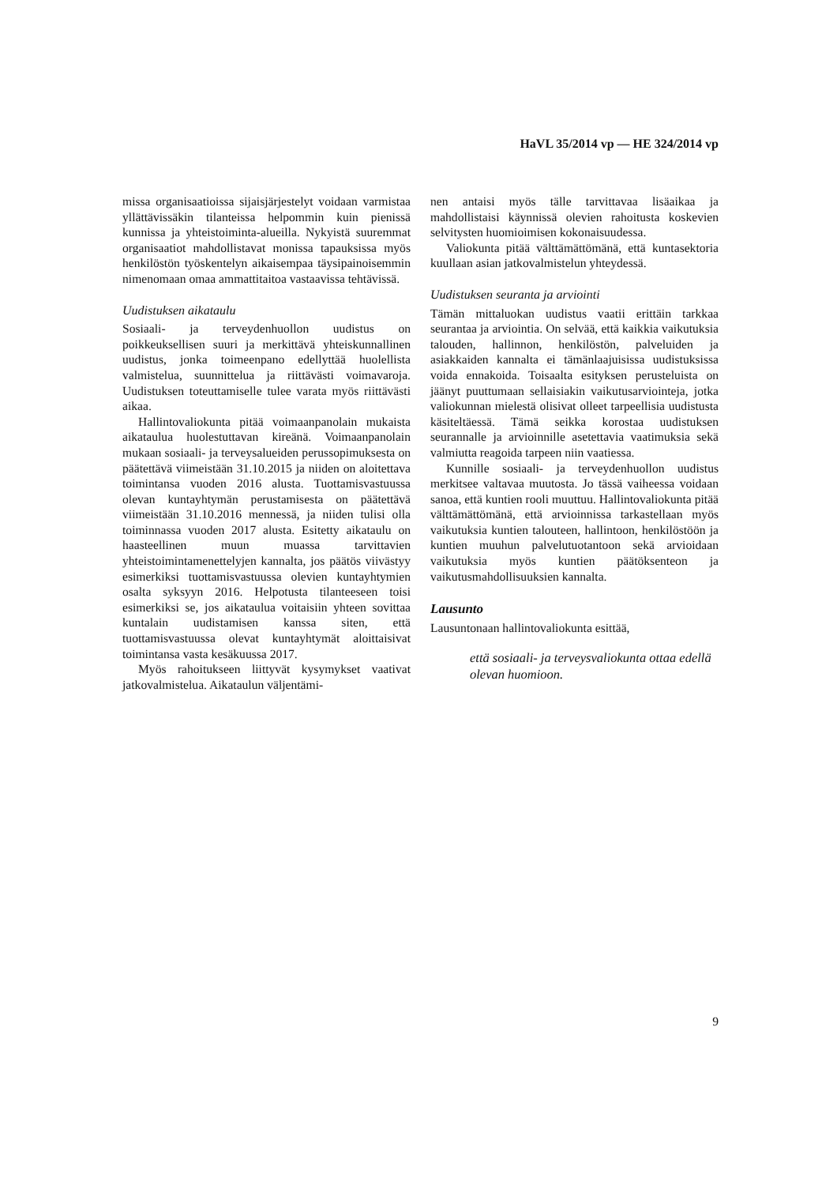HaVL 35/2014 vp — HE 324/2014 vp
missa organisaatioissa sijaisjärjestelyt voidaan varmistaa yllättävissäkin tilanteissa helpommin kuin pienissä kunnissa ja yhteistoiminta-alueilla. Nykyistä suuremmat organisaatiot mahdollistavat monissa tapauksissa myös henkilöstön työskentelyn aikaisempaa täysipainoisemmin nimenomaan omaa ammattitaitoa vastaavissa tehtävissä.
Uudistuksen aikataulu
Sosiaali- ja terveydenhuollon uudistus on poikkeuksellisen suuri ja merkittävä yhteiskunnallinen uudistus, jonka toimeenpano edellyttää huolellista valmistelua, suunnittelua ja riittävästi voimavaroja. Uudistuksen toteuttamiselle tulee varata myös riittävästi aikaa.
Hallintovaliokunta pitää voimaanpanolain mukaista aikataulua huolestuttavan kireänä. Voimaanpanolain mukaan sosiaali- ja terveysalueiden perussopimuksesta on päätettävä viimeistään 31.10.2015 ja niiden on aloitettava toimintansa vuoden 2016 alusta. Tuottamisvastuussa olevan kuntayhtymän perustamisesta on päätettävä viimeistään 31.10.2016 mennessä, ja niiden tulisi olla toiminnassa vuoden 2017 alusta. Esitetty aikataulu on haasteellinen muun muassa tarvittavien yhteistoimintamenettelyjen kannalta, jos päätös viivästyy esimerkiksi tuottamisvastuussa olevien kuntayhtymien osalta syksyyn 2016. Helpotusta tilanteeseen toisi esimerkiksi se, jos aikataulua voitaisiin yhteen sovittaa kuntalain uudistamisen kanssa siten, että tuottamisvastuussa olevat kuntayhtymät aloittaisivat toimintansa vasta kesäkuussa 2017.
Myös rahoitukseen liittyvät kysymykset vaativat jatkovalmistelua. Aikataulun väljentämi-
nen antaisi myös tälle tarvittavaa lisäaikaa ja mahdollistaisi käynnissä olevien rahoitusta koskevien selvitysten huomioimisen kokonaisuudessa.
Valiokunta pitää välttämättömänä, että kuntasektoria kuullaan asian jatkovalmistelun yhteydessä.
Uudistuksen seuranta ja arviointi
Tämän mittaluokan uudistus vaatii erittäin tarkkaa seurantaa ja arviointia. On selvää, että kaikkia vaikutuksia talouden, hallinnon, henkilöstön, palveluiden ja asiakkaiden kannalta ei tämänlaajuisissa uudistuksissa voida ennakoida. Toisaalta esityksen perusteluista on jäänyt puuttumaan sellaisiakin vaikutusarviointeja, jotka valiokunnan mielestä olisivat olleet tarpeellisia uudistusta käsiteltäessä. Tämä seikka korostaa uudistuksen seurannalle ja arvioinnille asetettavia vaatimuksia sekä valmiutta reagoida tarpeen niin vaatiessa.
Kunnille sosiaali- ja terveydenhuollon uudistus merkitsee valtavaa muutosta. Jo tässä vaiheessa voidaan sanoa, että kuntien rooli muuttuu. Hallintovaliokunta pitää välttämättömänä, että arvioinnissa tarkastellaan myös vaikutuksia kuntien talouteen, hallintoon, henkilöstöön ja kuntien muuhun palvelutuotantoon sekä arvioidaan vaikutuksia myös kuntien päätöksenteon ja vaikutusmahdollisuuksien kannalta.
Lausunto
Lausuntonaan hallintovaliokunta esittää,
että sosiaali- ja terveysvaliokunta ottaa edellä olevan huomioon.
9